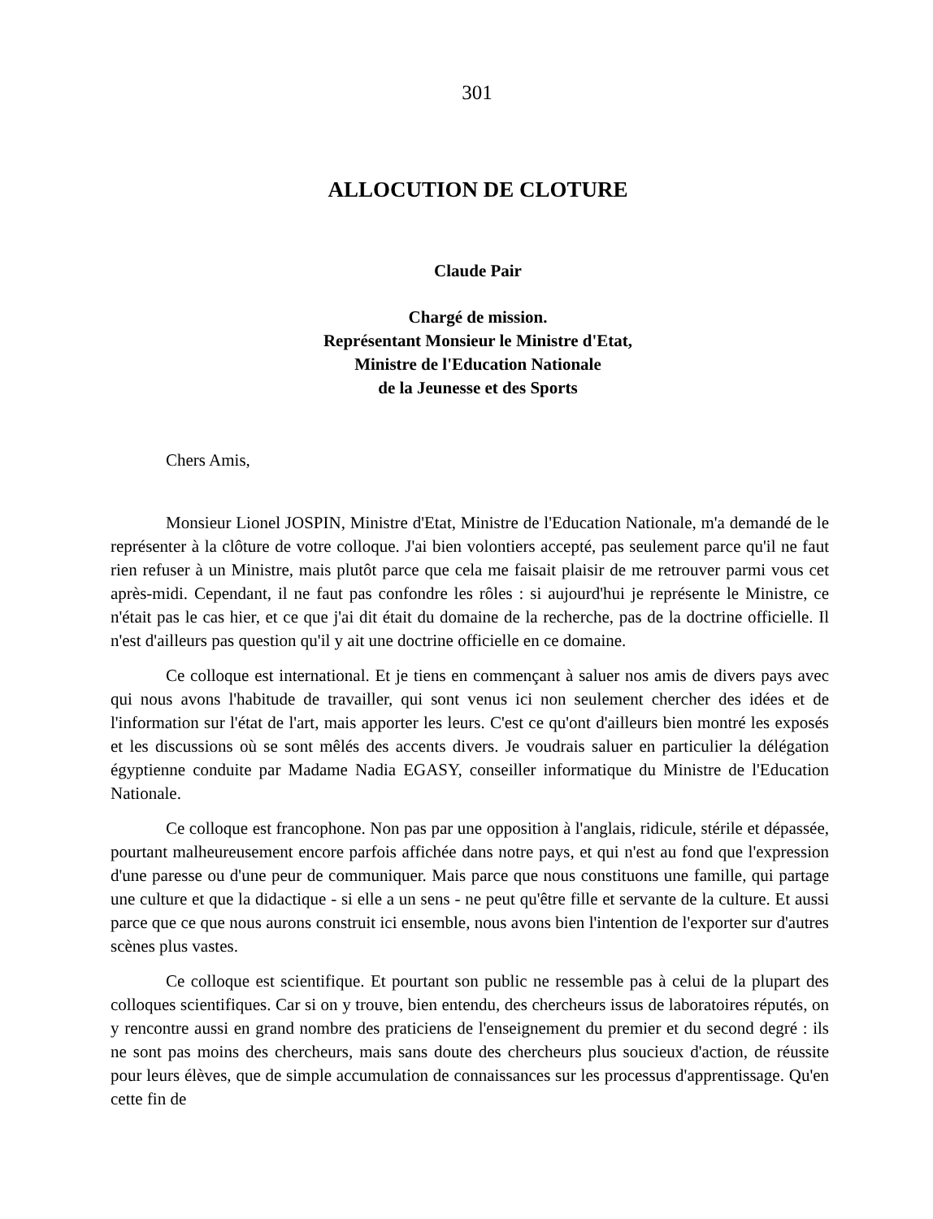301
ALLOCUTION DE CLOTURE
Claude Pair
Chargé de mission.
Représentant Monsieur le Ministre d'Etat,
Ministre de l'Education Nationale
de la Jeunesse et des Sports
Chers Amis,
Monsieur Lionel JOSPIN, Ministre d'Etat, Ministre de l'Education Nationale, m'a demandé de le représenter à la clôture de votre colloque. J'ai bien volontiers accepté, pas seulement parce qu'il ne faut rien refuser à un Ministre, mais plutôt parce que cela me faisait plaisir de me retrouver parmi vous cet après-midi. Cependant, il ne faut pas confondre les rôles : si aujourd'hui je représente le Ministre, ce n'était pas le cas hier, et ce que j'ai dit était du domaine de la recherche, pas de la doctrine officielle. Il n'est d'ailleurs pas question qu'il y ait une doctrine officielle en ce domaine.
Ce colloque est international. Et je tiens en commençant à saluer nos amis de divers pays avec qui nous avons l'habitude de travailler, qui sont venus ici non seulement chercher des idées et de l'information sur l'état de l'art, mais apporter les leurs. C'est ce qu'ont d'ailleurs bien montré les exposés et les discussions où se sont mêlés des accents divers. Je voudrais saluer en particulier la délégation égyptienne conduite par Madame Nadia EGASY, conseiller informatique du Ministre de l'Education Nationale.
Ce colloque est francophone. Non pas par une opposition à l'anglais, ridicule, stérile et dépassée, pourtant malheureusement encore parfois affichée dans notre pays, et qui n'est au fond que l'expression d'une paresse ou d'une peur de communiquer. Mais parce que nous constituons une famille, qui partage une culture et que la didactique - si elle a un sens - ne peut qu'être fille et servante de la culture. Et aussi parce que ce que nous aurons construit ici ensemble, nous avons bien l'intention de l'exporter sur d'autres scènes plus vastes.
Ce colloque est scientifique. Et pourtant son public ne ressemble pas à celui de la plupart des colloques scientifiques. Car si on y trouve, bien entendu, des chercheurs issus de laboratoires réputés, on y rencontre aussi en grand nombre des praticiens de l'enseignement du premier et du second degré : ils ne sont pas moins des chercheurs, mais sans doute des chercheurs plus soucieux d'action, de réussite pour leurs élèves, que de simple accumulation de connaissances sur les processus d'apprentissage. Qu'en cette fin de